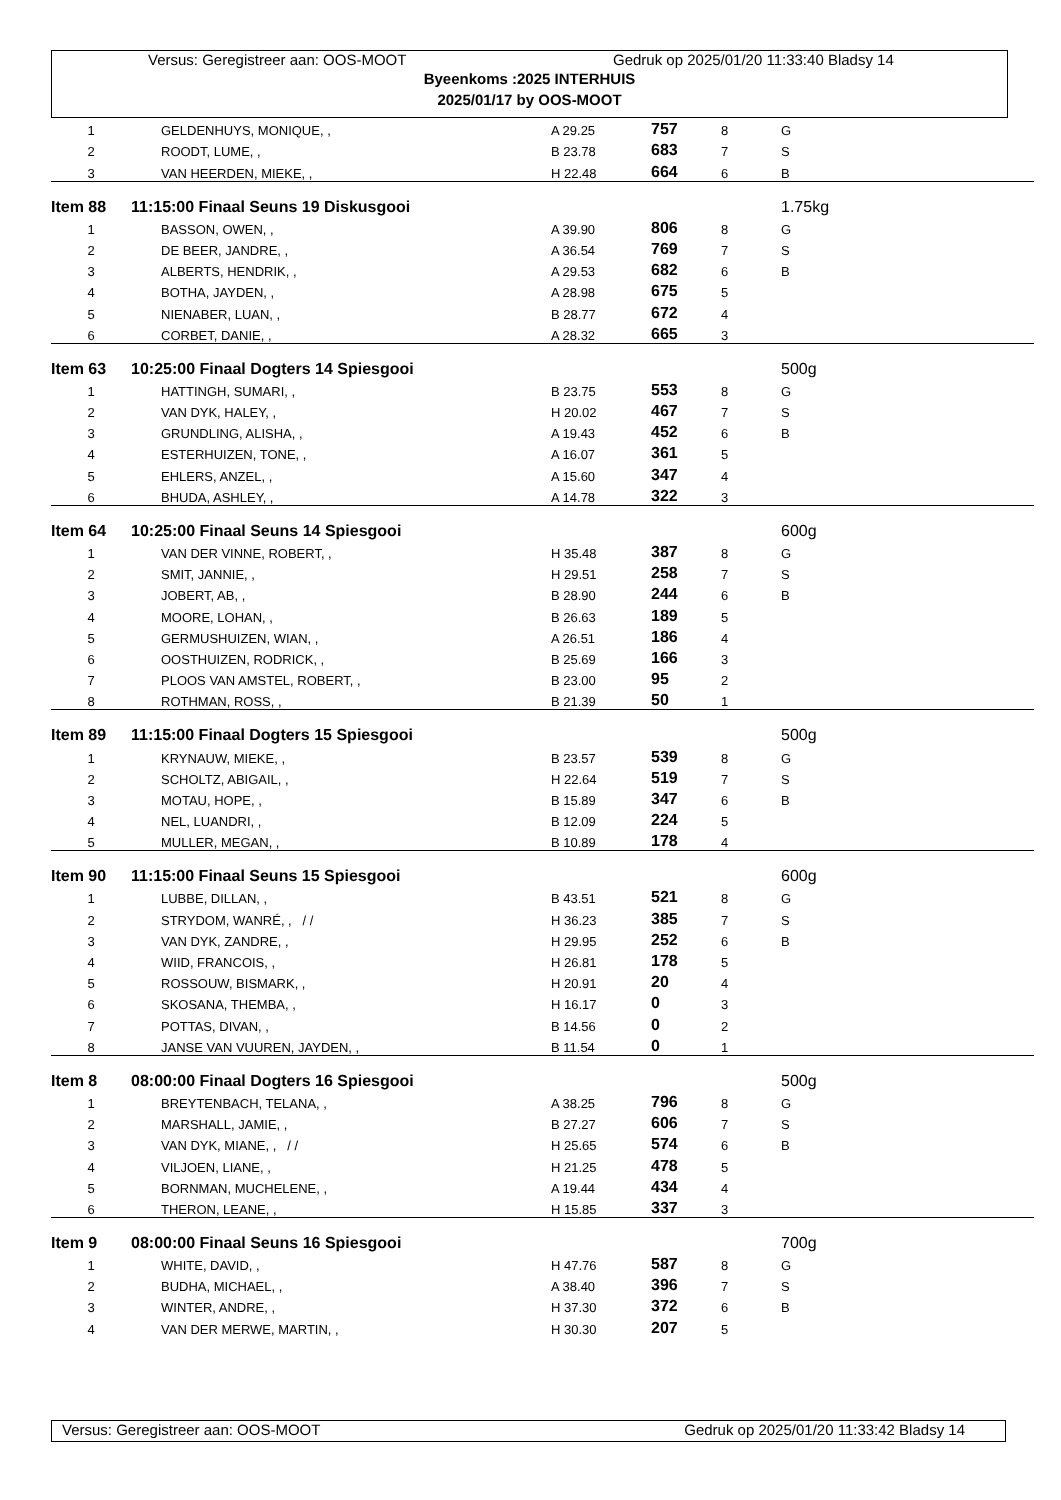Versus: Geregistreer aan: OOS-MOOT Gedruk op 2025/01/20 11:33:40 Bladsy 14
Byeenkoms :2025 INTERHUIS
2025/01/17 by OOS-MOOT
| 1 | GELDENHUYS, MONIQUE, , | A 29.25 | 757 | 8 | G |
| 2 | ROODT, LUME, , | B 23.78 | 683 | 7 | S |
| 3 | VAN HEERDEN, MIEKE, , | H 22.48 | 664 | 6 | B |
| Item 88 | 11:15:00 Finaal Seuns 19 Diskusgooi | | | | 1.75kg |
| 1 | BASSON, OWEN, , | A 39.90 | 806 | 8 | G |
| 2 | DE BEER, JANDRE, , | A 36.54 | 769 | 7 | S |
| 3 | ALBERTS, HENDRIK, , | A 29.53 | 682 | 6 | B |
| 4 | BOTHA, JAYDEN, , | A 28.98 | 675 | 5 | |
| 5 | NIENABER, LUAN, , | B 28.77 | 672 | 4 | |
| 6 | CORBET, DANIE, , | A 28.32 | 665 | 3 | |
| Item 63 | 10:25:00 Finaal Dogters 14 Spiesgooi | | | | 500g |
| 1 | HATTINGH, SUMARI, , | B 23.75 | 553 | 8 | G |
| 2 | VAN DYK, HALEY, , | H 20.02 | 467 | 7 | S |
| 3 | GRUNDLING, ALISHA, , | A 19.43 | 452 | 6 | B |
| 4 | ESTERHUIZEN, TONE, , | A 16.07 | 361 | 5 | |
| 5 | EHLERS, ANZEL, , | A 15.60 | 347 | 4 | |
| 6 | BHUDA, ASHLEY, , | A 14.78 | 322 | 3 | |
| Item 64 | 10:25:00 Finaal Seuns 14 Spiesgooi | | | | 600g |
| 1 | VAN DER VINNE, ROBERT, , | H 35.48 | 387 | 8 | G |
| 2 | SMIT, JANNIE, , | H 29.51 | 258 | 7 | S |
| 3 | JOBERT, AB, , | B 28.90 | 244 | 6 | B |
| 4 | MOORE, LOHAN, , | B 26.63 | 189 | 5 | |
| 5 | GERMUSHUIZEN, WIAN, , | A 26.51 | 186 | 4 | |
| 6 | OOSTHUIZEN, RODRICK, , | B 25.69 | 166 | 3 | |
| 7 | PLOOS VAN AMSTEL, ROBERT, , | B 23.00 | 95 | 2 | |
| 8 | ROTHMAN, ROSS, , | B 21.39 | 50 | 1 | |
| Item 89 | 11:15:00 Finaal Dogters 15 Spiesgooi | | | | 500g |
| 1 | KRYNAUW, MIEKE, , | B 23.57 | 539 | 8 | G |
| 2 | SCHOLTZ, ABIGAIL, , | H 22.64 | 519 | 7 | S |
| 3 | MOTAU, HOPE, , | B 15.89 | 347 | 6 | B |
| 4 | NEL, LUANDRI, , | B 12.09 | 224 | 5 | |
| 5 | MULLER, MEGAN, , | B 10.89 | 178 | 4 | |
| Item 90 | 11:15:00 Finaal Seuns 15 Spiesgooi | | | | 600g |
| 1 | LUBBE, DILLAN, , | B 43.51 | 521 | 8 | G |
| 2 | STRYDOM, WANRÉ, , / / | H 36.23 | 385 | 7 | S |
| 3 | VAN DYK, ZANDRE, , | H 29.95 | 252 | 6 | B |
| 4 | WIID, FRANCOIS, , | H 26.81 | 178 | 5 | |
| 5 | ROSSOUW, BISMARK, , | H 20.91 | 20 | 4 | |
| 6 | SKOSANA, THEMBA, , | H 16.17 | 0 | 3 | |
| 7 | POTTAS, DIVAN, , | B 14.56 | 0 | 2 | |
| 8 | JANSE VAN VUUREN, JAYDEN, , | B 11.54 | 0 | 1 | |
| Item 8 | 08:00:00 Finaal Dogters 16 Spiesgooi | | | | 500g |
| 1 | BREYTENBACH, TELANA, , | A 38.25 | 796 | 8 | G |
| 2 | MARSHALL, JAMIE, , | B 27.27 | 606 | 7 | S |
| 3 | VAN DYK, MIANE, , / / | H 25.65 | 574 | 6 | B |
| 4 | VILJOEN, LIANE, , | H 21.25 | 478 | 5 | |
| 5 | BORNMAN, MUCHELENE, , | A 19.44 | 434 | 4 | |
| 6 | THERON, LEANE, , | H 15.85 | 337 | 3 | |
| Item 9 | 08:00:00 Finaal Seuns 16 Spiesgooi | | | | 700g |
| 1 | WHITE, DAVID, , | H 47.76 | 587 | 8 | G |
| 2 | BUDHA, MICHAEL, , | A 38.40 | 396 | 7 | S |
| 3 | WINTER, ANDRE, , | H 37.30 | 372 | 6 | B |
| 4 | VAN DER MERWE, MARTIN, , | H 30.30 | 207 | 5 | |
Versus: Geregistreer aan: OOS-MOOT Gedruk op 2025/01/20 11:33:42 Bladsy 14